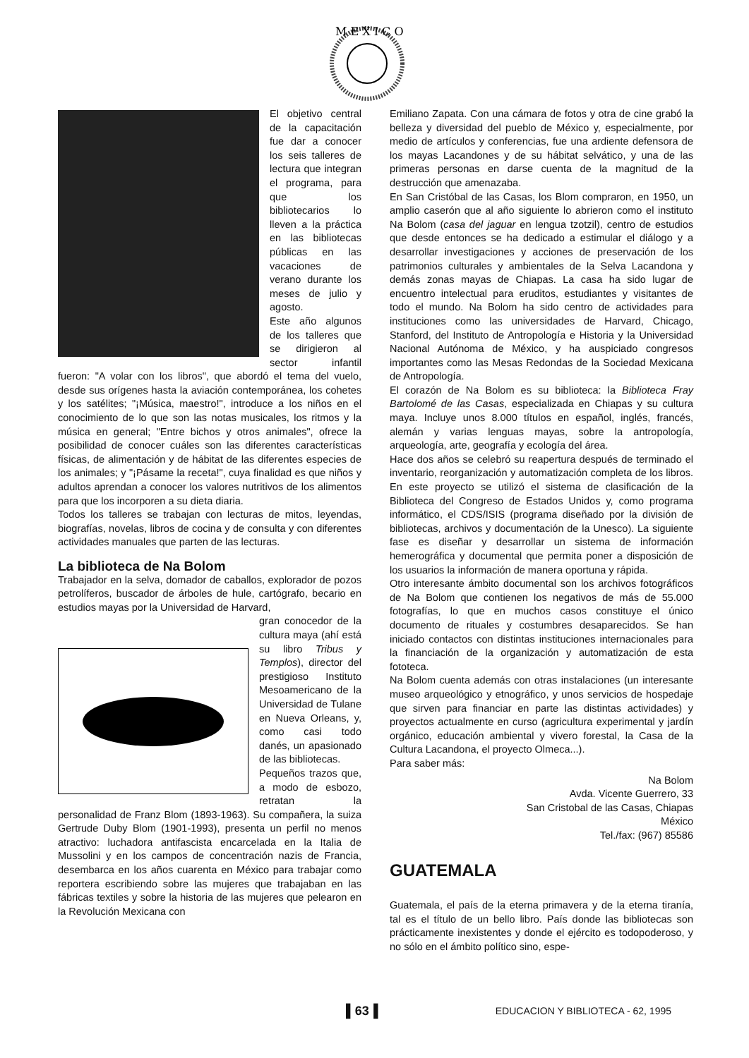M E X I C O
El objetivo central de la capacitación fue dar a conocer los seis talleres de lectura que integran el programa, para que los bibliotecarios lo lleven a la práctica en las bibliotecas públicas en las vacaciones de verano durante los meses de julio y agosto.
Este año algunos de los talleres que se dirigieron al sector infantil fueron: "A volar con los libros", que abordó el tema del vuelo, desde sus orígenes hasta la aviación contemporánea, los cohetes y los satélites; "¡Música, maestro!", introduce a los niños en el conocimiento de lo que son las notas musicales, los ritmos y la música en general; "Entre bichos y otros animales", ofrece la posibilidad de conocer cuáles son las diferentes características físicas, de alimentación y de hábitat de las diferentes especies de los animales; y "¡Pásame la receta!", cuya finalidad es que niños y adultos aprendan a conocer los valores nutritivos de los alimentos para que los incorporen a su dieta diaria.
Todos los talleres se trabajan con lecturas de mitos, leyendas, biografías, novelas, libros de cocina y de consulta y con diferentes actividades manuales que parten de las lecturas.
La biblioteca de Na Bolom
Trabajador en la selva, domador de caballos, explorador de pozos petrolíferos, buscador de árboles de hule, cartógrafo, becario en estudios mayas por la Universidad de Harvard,
gran conocedor de la cultura maya (ahí está su libro Tribus y Templos), director del prestigioso Instituto Mesoamericano de la Universidad de Tulane en Nueva Orleans, y, como casi todo danés, un apasionado de las bibliotecas.
Pequeños trazos que, a modo de esbozo, retratan la personalidad de Franz Blom (1893-1963). Su compañera, la suiza Gertrude Duby Blom (1901-1993), presenta un perfil no menos atractivo: luchadora antifascista encarcelada en la Italia de Mussolini y en los campos de concentración nazis de Francia, desembarca en los años cuarenta en México para trabajar como reportera escribiendo sobre las mujeres que trabajaban en las fábricas textiles y sobre la historia de las mujeres que pelearon en la Revolución Mexicana con
Emiliano Zapata. Con una cámara de fotos y otra de cine grabó la belleza y diversidad del pueblo de México y, especialmente, por medio de artículos y conferencias, fue una ardiente defensora de los mayas Lacandones y de su hábitat selvático, y una de las primeras personas en darse cuenta de la magnitud de la destrucción que amenazaba.
En San Cristóbal de las Casas, los Blom compraron, en 1950, un amplio caserón que al año siguiente lo abrieron como el instituto Na Bolom (casa del jaguar en lengua tzotzil), centro de estudios que desde entonces se ha dedicado a estimular el diálogo y a desarrollar investigaciones y acciones de preservación de los patrimonios culturales y ambientales de la Selva Lacandona y demás zonas mayas de Chiapas. La casa ha sido lugar de encuentro intelectual para eruditos, estudiantes y visitantes de todo el mundo. Na Bolom ha sido centro de actividades para instituciones como las universidades de Harvard, Chicago, Stanford, del Instituto de Antropología e Historia y la Universidad Nacional Autónoma de México, y ha auspiciado congresos importantes como las Mesas Redondas de la Sociedad Mexicana de Antropología.
El corazón de Na Bolom es su biblioteca: la Biblioteca Fray Bartolomé de las Casas, especializada en Chiapas y su cultura maya. Incluye unos 8.000 títulos en español, inglés, francés, alemán y varias lenguas mayas, sobre la antropología, arqueología, arte, geografía y ecología del área.
Hace dos años se celebró su reapertura después de terminado el inventario, reorganización y automatización completa de los libros. En este proyecto se utilizó el sistema de clasificación de la Biblioteca del Congreso de Estados Unidos y, como programa informático, el CDS/ISIS (programa diseñado por la división de bibliotecas, archivos y documentación de la Unesco). La siguiente fase es diseñar y desarrollar un sistema de información hemerográfica y documental que permita poner a disposición de los usuarios la información de manera oportuna y rápida.
Otro interesante ámbito documental son los archivos fotográficos de Na Bolom que contienen los negativos de más de 55.000 fotografías, lo que en muchos casos constituye el único documento de rituales y costumbres desaparecidos. Se han iniciado contactos con distintas instituciones internacionales para la financiación de la organización y automatización de esta fototeca.
Na Bolom cuenta además con otras instalaciones (un interesante museo arqueológico y etnográfico, y unos servicios de hospedaje que sirven para financiar en parte las distintas actividades) y proyectos actualmente en curso (agricultura experimental y jardín orgánico, educación ambiental y vivero forestal, la Casa de la Cultura Lacandona, el proyecto Olmeca...).
Para saber más:
Na Bolom
Avda. Vicente Guerrero, 33
San Cristobal de las Casas, Chiapas
México
Tel./fax: (967) 85586
GUATEMALA
Guatemala, el país de la eterna primavera y de la eterna tiranía, tal es el título de un bello libro. País donde las bibliotecas son prácticamente inexistentes y donde el ejército es todopoderoso, y no sólo en el ámbito político sino, espe-
▌63▐ EDUCACION Y BIBLIOTECA - 62, 1995